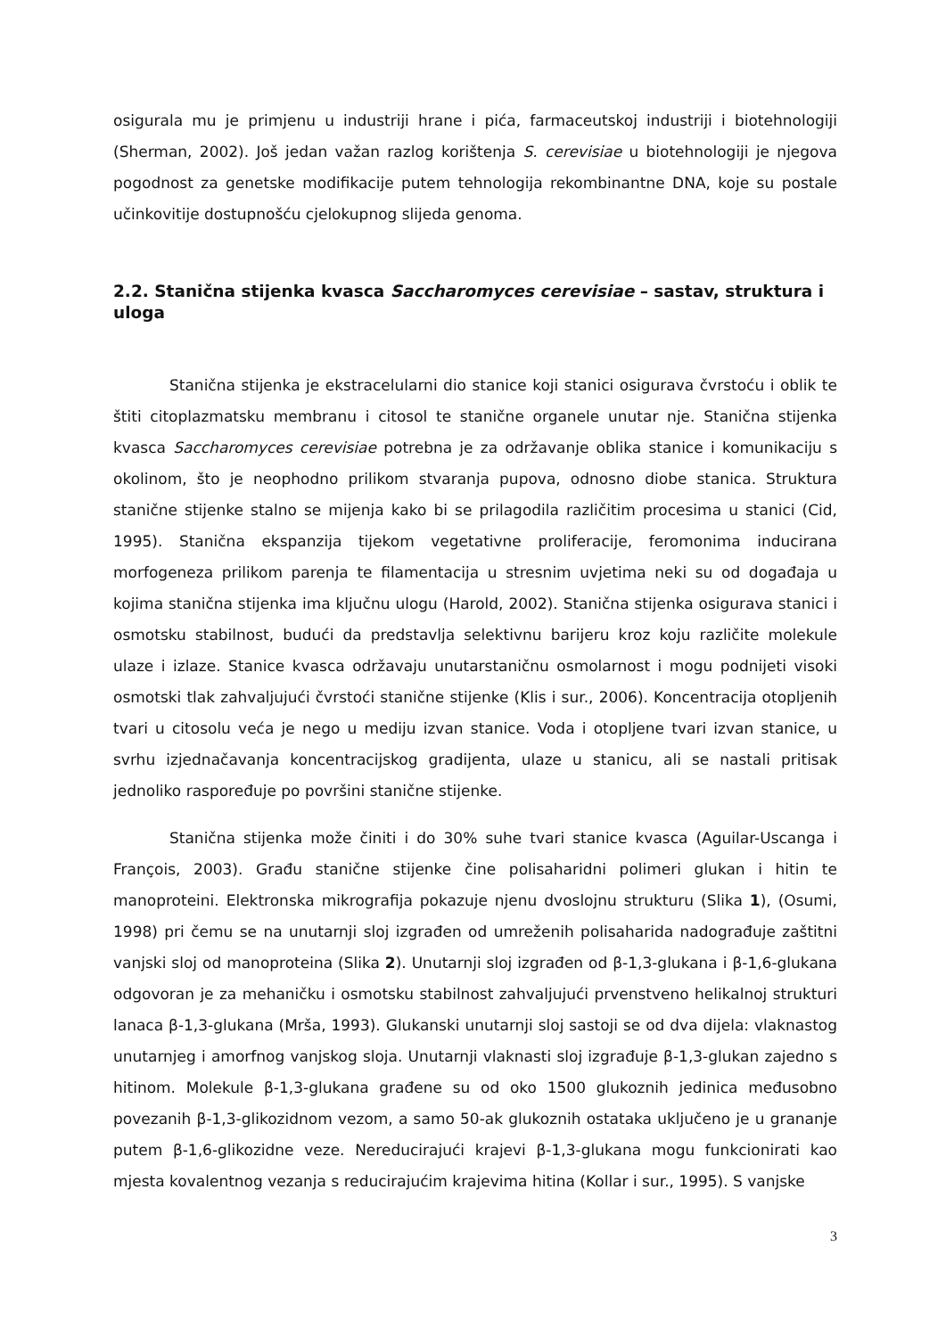osigurala mu je primjenu u industriji hrane i pića, farmaceutskoj industriji i biotehnologiji (Sherman, 2002). Još jedan važan razlog korištenja S. cerevisiae u biotehnologiji je njegova pogodnost za genetske modifikacije putem tehnologija rekombinantne DNA, koje su postale učinkovitije dostupnošću cjelokupnog slijeda genoma.
2.2. Stanična stijenka kvasca Saccharomyces cerevisiae – sastav, struktura i uloga
Stanična stijenka je ekstracelularni dio stanice koji stanici osigurava čvrstoću i oblik te štiti citoplazmatsku membranu i citosol te stanične organele unutar nje. Stanična stijenka kvasca Saccharomyces cerevisiae potrebna je za održavanje oblika stanice i komunikaciju s okolinom, što je neophodno prilikom stvaranja pupova, odnosno diobe stanica. Struktura stanične stijenke stalno se mijenja kako bi se prilagodila različitim procesima u stanici (Cid, 1995). Stanična ekspanzija tijekom vegetativne proliferacije, feromonima inducirana morfogeneza prilikom parenja te filamentacija u stresnim uvjetima neki su od događaja u kojima stanična stijenka ima ključnu ulogu (Harold, 2002). Stanična stijenka osigurava stanici i osmotsku stabilnost, budući da predstavlja selektivnu barijeru kroz koju različite molekule ulaze i izlaze. Stanice kvasca održavaju unutarstaničnu osmolarnost i mogu podnijeti visoki osmotski tlak zahvaljujući čvrstoći stanične stijenke (Klis i sur., 2006). Koncentracija otopljenih tvari u citosolu veća je nego u mediju izvan stanice. Voda i otopljene tvari izvan stanice, u svrhu izjednačavanja koncentracijskog gradijenta, ulaze u stanicu, ali se nastali pritisak jednoliko raspoređuje po površini stanične stijenke.
Stanična stijenka može činiti i do 30% suhe tvari stanice kvasca (Aguilar-Uscanga i François, 2003). Građu stanične stijenke čine polisaharidni polimeri glukan i hitin te manoproteini. Elektronska mikrografija pokazuje njenu dvoslojnu strukturu (Slika 1), (Osumi, 1998) pri čemu se na unutarnji sloj izgrađen od umreženih polisaharida nadograđuje zaštitni vanjski sloj od manoproteina (Slika 2). Unutarnji sloj izgrađen od β-1,3-glukana i β-1,6-glukana odgovoran je za mehaničku i osmotsku stabilnost zahvaljujući prvenstveno helikalnoj strukturi lanaca β-1,3-glukana (Mrša, 1993). Glukanski unutarnji sloj sastoji se od dva dijela: vlaknastog unutarnjeg i amorfnog vanjskog sloja. Unutarnji vlaknasti sloj izgrađuje β-1,3-glukan zajedno s hitinom. Molekule β-1,3-glukana građene su od oko 1500 glukoznih jedinica međusobno povezanih β-1,3-glikozidnom vezom, a samo 50-ak glukoznih ostataka uključeno je u grananje putem β-1,6-glikozidne veze. Nereducirajući krajevi β-1,3-glukana mogu funkcionirati kao mjesta kovalentnog vezanja s reducirajućim krajevima hitina (Kollar i sur., 1995). S vanjske
3